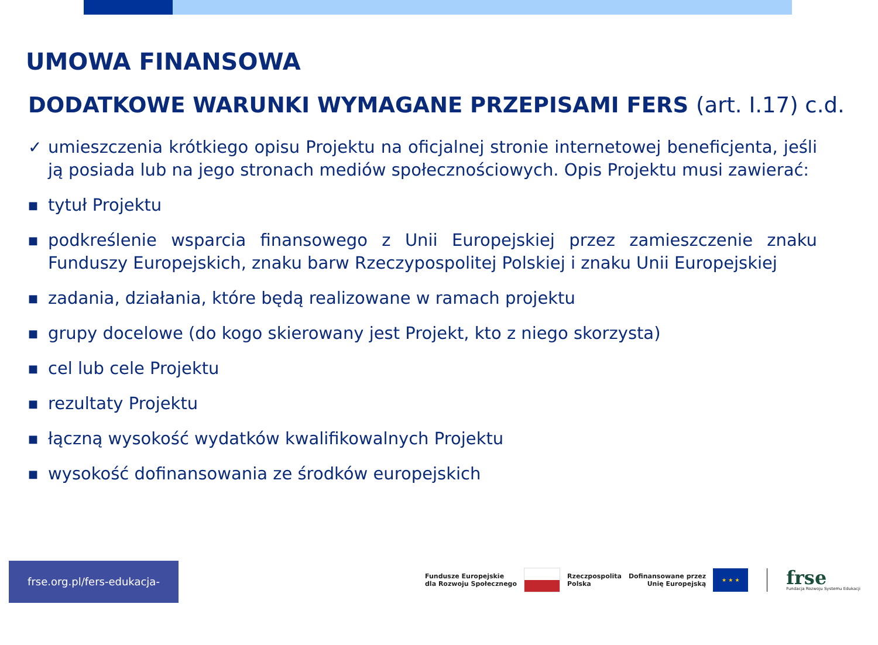UMOWA FINANSOWA
DODATKOWE WARUNKI WYMAGANE PRZEPISAMI FERS (art. I.17) c.d.
✓ umieszczenia krótkiego opisu Projektu na oficjalnej stronie internetowej beneficjenta, jeśli ją posiada lub na jego stronach mediów społecznościowych. Opis Projektu musi zawierać:
■
tytuł Projektu
■
podkreślenie wsparcia finansowego z Unii Europejskiej przez zamieszczenie znaku Funduszy Europejskich, znaku barw Rzeczypospolitej Polskiej i znaku Unii Europejskiej
■
zadania, działania, które będą realizowane w ramach projektu
■
grupy docelowe (do kogo skierowany jest Projekt, kto z niego skorzysta)
■
cel lub cele Projektu
■
rezultaty Projektu
■
łączną wysokość wydatków kwalifikowalnych Projektu
■
wysokość dofinansowania ze środków europejskich
frse.org.pl/fers-edukacja-szkolna
Fundusze Europejskie
dla Rozwoju Społecznego
Rzeczpospolita
Polska
Dofinansowane przez
Unię Europejską
★ ★ ★
frse
Fundacja Rozwoju Systemu Edukacji